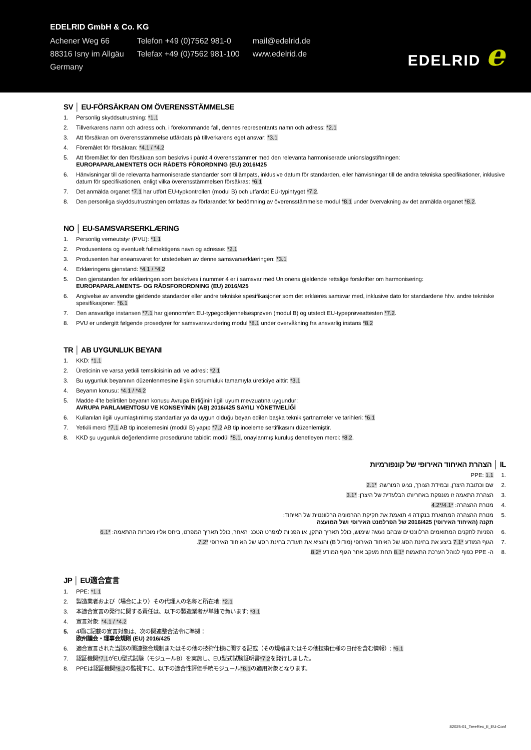EDELRID GmbH & Co. KG
Achener Weg 66
88316 Isny im Allgäu
Germany
Telefon +49 (0)7562 981-0
Telefax +49 (0)7562 981-100
mail@edelrid.de
www.edelrid.de
EDELRID e
SV │ EU-FÖRSÄKRAN OM ÖVERENSSTÄMMELSE
1. Personlig skyddsutrustning: *1.1
2. Tillverkarens namn och adress och, i förekommande fall, dennes representants namn och adress: *2.1
3. Att försäkran om överensstämmelse utfärdats på tillverkarens eget ansvar: *3.1
4. Föremålet för försäkran: *4.1 / *4.2
5. Att föremålet för den försäkran som beskrivs i punkt 4 överensstämmer med den relevanta harmoniserade unionslagstiftningen:
EUROPAPARLAMENTETS OCH RÅDETS FÖRORDNING (EU) 2016/425
6. Hänvisningar till de relevanta harmoniserade standarder som tillämpats, inklusive datum för standarden, eller hänvisningar till de andra tekniska specifikationer, inklusive datum för specifikationen, enligt vilka överensstämmelsen försäkras: *6.1
7. Det anmälda organet *7.1 har utfört EU-typkontrollen (modul B) och utfärdat EU-typintyget *7.2.
8. Den personliga skyddsutrustningen omfattas av förfarandet för bedömning av överensstämmelse modul *8.1 under övervakning av det anmälda organet *8.2.
NO │ EU-SAMSVARSERKLÆRING
1. Personlig verneutstyr (PVU): *1.1
2. Produsentens og eventuelt fullmektigens navn og adresse: *2.1
3. Produsenten har eneansvaret for utstedelsen av denne samsvarserklæringen: *3.1
4. Erklæringens gjenstand: *4.1 / *4.2
5. Den gjenstanden for erklæringen som beskrives i nummer 4 er i samsvar med Unionens gjeldende rettslige forskrifter om harmonisering:
EUROPAPARLAMENTS- OG RÅDSFORORDNING (EU) 2016/425
6. Angivelse av anvendte gjeldende standarder eller andre tekniske spesifikasjoner som det erklæres samsvar med, inklusive dato for standardene hhv. andre tekniske spesifikasjoner: *6.1
7. Den ansvarlige instansen *7.1 har gjennomført EU-typegodkjennelsesprøven (modul B) og utstedt EU-typeprøveattesten *7.2.
8. PVU er undergitt følgende prosedyrer for samsvarsvurdering modul *8.1 under overvåkning fra ansvarlig instans *8.2
TR │ AB UYGUNLUK BEYANI
1. KKD: *1.1
2. Üreticinin ve varsa yetkili temsilcisinin adı ve adresi: *2.1
3. Bu uygunluk beyanının düzenlenmesine ilişkin sorumluluk tamamıyla üreticiye aittir: *3.1
4. Beyanın konusu: *4.1 / *4.2
5. Madde 4'te belirtilen beyanın konusu Avrupa Birliğinin ilgili uyum mevzuatına uygundur:
AVRUPA PARLAMENTOSU VE KONSEYİNİN (AB) 2016/425 SAYILI YÖNETMELİĞİ
6. Kullanılan ilgili uyumlaştırılmış standartlar ya da uygun olduğu beyan edilen başka teknik şartnameler ve tarihleri: *6.1
7. Yetkili merci *7.1 AB tip incelemesini (modül B) yapıp *7.2 AB tip inceleme sertifikasını düzenlemiştir.
8. KKD şu uygunluk değerlendirme prosedürüne tabidir: modül *8.1, onaylanmış kuruluş denetleyen merci: *8.2.
IL │ הצהרת האיחוד האירופי של קונפורמיות
.1 PPE: 1.1
.2 שם וכתובת היצרן, ובמידת הצורך, נציגו המורשה: *2.1
.3 הצהרת התאמה זו מונפקת באחריותו הבלעדית של היצרן: *3.1
.4 מטרת ההצהרה: *4.1/*4.2
.5 מטרת ההצהרה המתוארת בנקודה 4 תואמת את חקיקת ההרמוניה הרלוונטית של האיחוד:
תקנה (האיחוד האירופי) 2016/425 של הפרלמנט האירופי ושל המועצה
.6 הפניות לתקנים המתואמים הרלוונטיים שבהם נעשה שימוש, כולל תאריך התקן, או הפניות למפרט הטכני האחר, כולל תאריך המפרט, ביחס אליו מוכרזת ההתאמה: *6.1
.7 הגוף המודע *7.1 ביצע את בחינת הסוג של האיחוד האירופי (מודול B) והוציא את תעודת בחינת הסוג של האיחוד האירופי *7.2.
.8 ה- PPE כפוף לנוהל הערכת התאמות *8.1 תחת מעקב אחר הגוף המודע *8.2.
JP │ EU適合宣言
1. PPE: *1.1
2. 製造業者および（場合により）その代理人の名称と所在地: *2.1
3. 本適合宣言の発行に関する責任は、以下の製造業者が単独で負います: *3.1
4. 宣言対象: *4.1 / *4.2
5. 4項に記載の宣言対象は、次の関連整合法令に準拠：
欧州議会・理事会規則 (EU) 2016/425
6. 適合宣言された当該の関連整合規制またはその他の技術仕様に関する記載（その規格またはその他技術仕様の日付を含む情報）: *6.1
7. 認証機関*7.1がEU型式試験（モジュールB）を実施し、EU型式試験証明書*7.2を発行しました。
8. PPEは認証機関*8.2の監視下に、以下の適合性評価手続モジュール*8.1の適用対象となります。
82025-01_TreeRex_II_EU-Conf